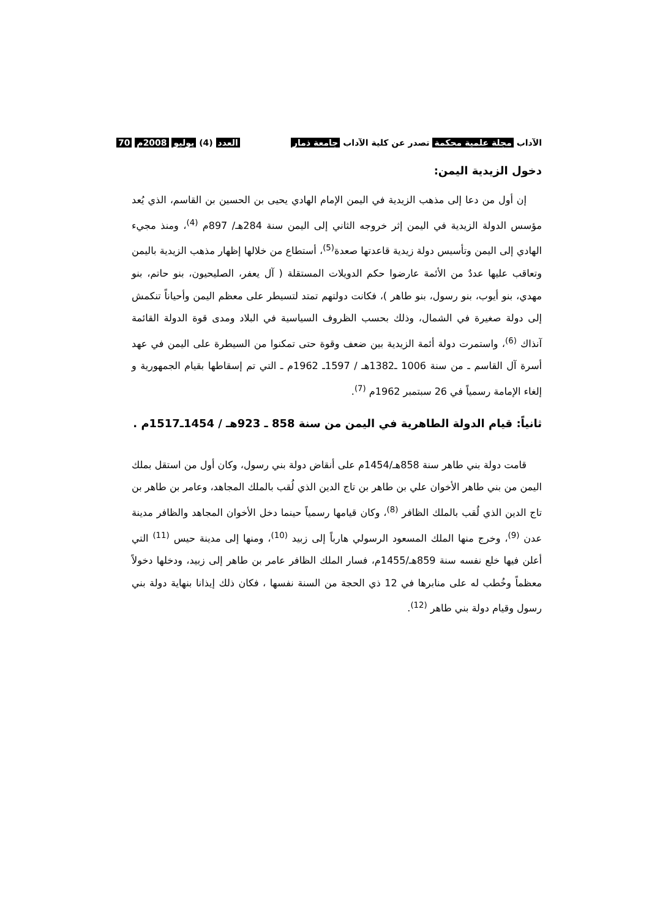الآداب مجلة علمية محكمة تصدر عن كلية الآداب جامعة ذمار العدد (4) يوليو 2008م 70
دخول الزيدية اليمن:
إن أول من دعا إلى مذهب الزيدية في اليمن الإمام الهادي يحيى بن الحسين بن القاسم، الذي يُعد مؤسس الدولة الزيدية في اليمن إثر خروجه الثاني إلى اليمن سنة 284هـ/ 897م <sup>(4)</sup>، ومنذ مجيء الهادي إلى اليمن وتأسيس دولة زيدية قاعدتها صعدة<sup>(5)</sup>، أستطاع من خلالها إظهار مذهب الزيدية باليمن وتعاقب عليها عددٌ من الأئمة عارضوا حكم الدويلات المستقلة ( آل يعفر، الصليحيون، بنو حاتم، بنو مهدي، بنو أيوب، بنو رسول، بنو طاهر )، فكانت دولتهم تمتد لتسيطر على معظم اليمن وأحياناً تنكمش إلى دولة صغيرة في الشمال، وذلك بحسب الظروف السياسية في البلاد ومدى قوة الدولة القائمة آنذاك <sup>(6)</sup>، واستمرت دولة أئمة الزيدية بين ضعف وقوة حتى تمكنوا من السيطرة على اليمن في عهد أسرة آل القاسم ـ من سنة 1006 ـ1382هـ / 1597ـ 1962م ـ التي تم إسقاطها بقيام الجمهورية و إلغاء الإمامة رسمياً في 26 سبتمبر 1962م <sup>(7)</sup>.
ثانياً: قيام الدولة الطاهرية في اليمن من سنة 858 ـ 923هـ / 1454ـ1517م .
قامت دولة بني طاهر سنة 858هـ/1454م على أنقاض دولة بني رسول، وكان أول من استقل بملك اليمن من بني طاهر الأخوان علي بن طاهر بن تاج الدين الذي لُقب بالملك المجاهد، وعامر بن طاهر بن تاج الدين الذي لُقب بالملك الظافر <sup>(8)</sup>، وكان قيامها رسمياً حينما دخل الأخوان المجاهد والظافر مدينة عدن <sup>(9)</sup>، وخرج منها الملك المسعود الرسولي هارباً إلى زبيد <sup>(10)</sup>، ومنها إلى مدينة حيس <sup>(11)</sup> التي أعلن فيها خلع نفسه سنة 859هـ/1455م، فسار الملك الظافر عامر بن طاهر إلى زبيد، ودخلها دخولاً معظماً وخُطب له على منابرها في 12 ذي الحجة من السنة نفسها ، فكان ذلك إيذانا بنهاية دولة بني رسول وقيام دولة بني طاهر <sup>(12)</sup>.